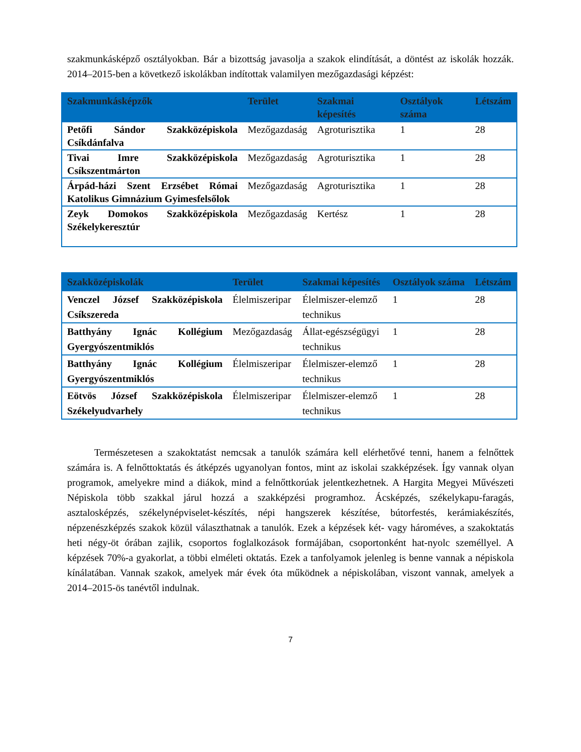szakmunkásképző osztályokban. Bár a bizottság javasolja a szakok elindítását, a döntést az iskolák hozzák. 2014–2015-ben a következő iskolákban indítottak valamilyen mezőgazdasági képzést:
| Szakmunkásképzők | Terület | Szakmai képesítés | Osztályok száma | Létszám |
| --- | --- | --- | --- | --- |
| Petőfi Sándor Szakközépiskola Csíkdánfalva | Mezőgazdaság | Agroturisztika | 1 | 28 |
| Tivai Imre Szakközépiskola Csíkszentmárton | Mezőgazdaság | Agroturisztika | 1 | 28 |
| Árpád-házi Szent Erzsébet Római Katolikus Gimnázium Gyimesfelsőlok | Mezőgazdaság | Agroturisztika | 1 | 28 |
| Zeyk Domokos Szakközépiskola Székelykeresztúr | Mezőgazdaság | Kertész | 1 | 28 |
| Szakközépiskolák | Terület | Szakmai képesítés | Osztályok száma | Létszám |
| --- | --- | --- | --- | --- |
| Venczel József Szakközépiskola Csíkszereda | Élelmiszeripar | Élelmiszer-elemző technikus | 1 | 28 |
| Batthyány Ignác Kollégium Gyergyószentmiklós | Mezőgazdaság | Állat-egészségügyi technikus | 1 | 28 |
| Batthyány Ignác Kollégium Gyergyószentmiklós | Élelmiszeripar | Élelmiszer-elemző technikus | 1 | 28 |
| Eötvös József Szakközépiskola Székelyudvarhely | Élelmiszeripar | Élelmiszer-elemző technikus | 1 | 28 |
Természetesen a szakoktatást nemcsak a tanulók számára kell elérhetővé tenni, hanem a felnőttek számára is. A felnőttoktatás és átképzés ugyanolyan fontos, mint az iskolai szakképzések. Így vannak olyan programok, amelyekre mind a diákok, mind a felnőttkorúak jelentkezhetnek. A Hargita Megyei Művészeti Népiskola több szakkal járul hozzá a szakképzési programhoz. Ácsképzés, székelykapu-faragás, asztalosképzés, székelynépviselet-készítés, népi hangszerek készítése, bútorfestés, kerámiakészítés, népzenészképzés szakok közül választhatnak a tanulók. Ezek a képzések két- vagy hároméves, a szakoktatás heti négy-öt órában zajlik, csoportos foglalkozások formájában, csoportonként hat-nyolc személlyel. A képzések 70%-a gyakorlat, a többi elméleti oktatás. Ezek a tanfolyamok jelenleg is benne vannak a népiskola kínálatában. Vannak szakok, amelyek már évek óta működnek a népiskolában, viszont vannak, amelyek a 2014–2015-ös tanévtől indulnak.
7